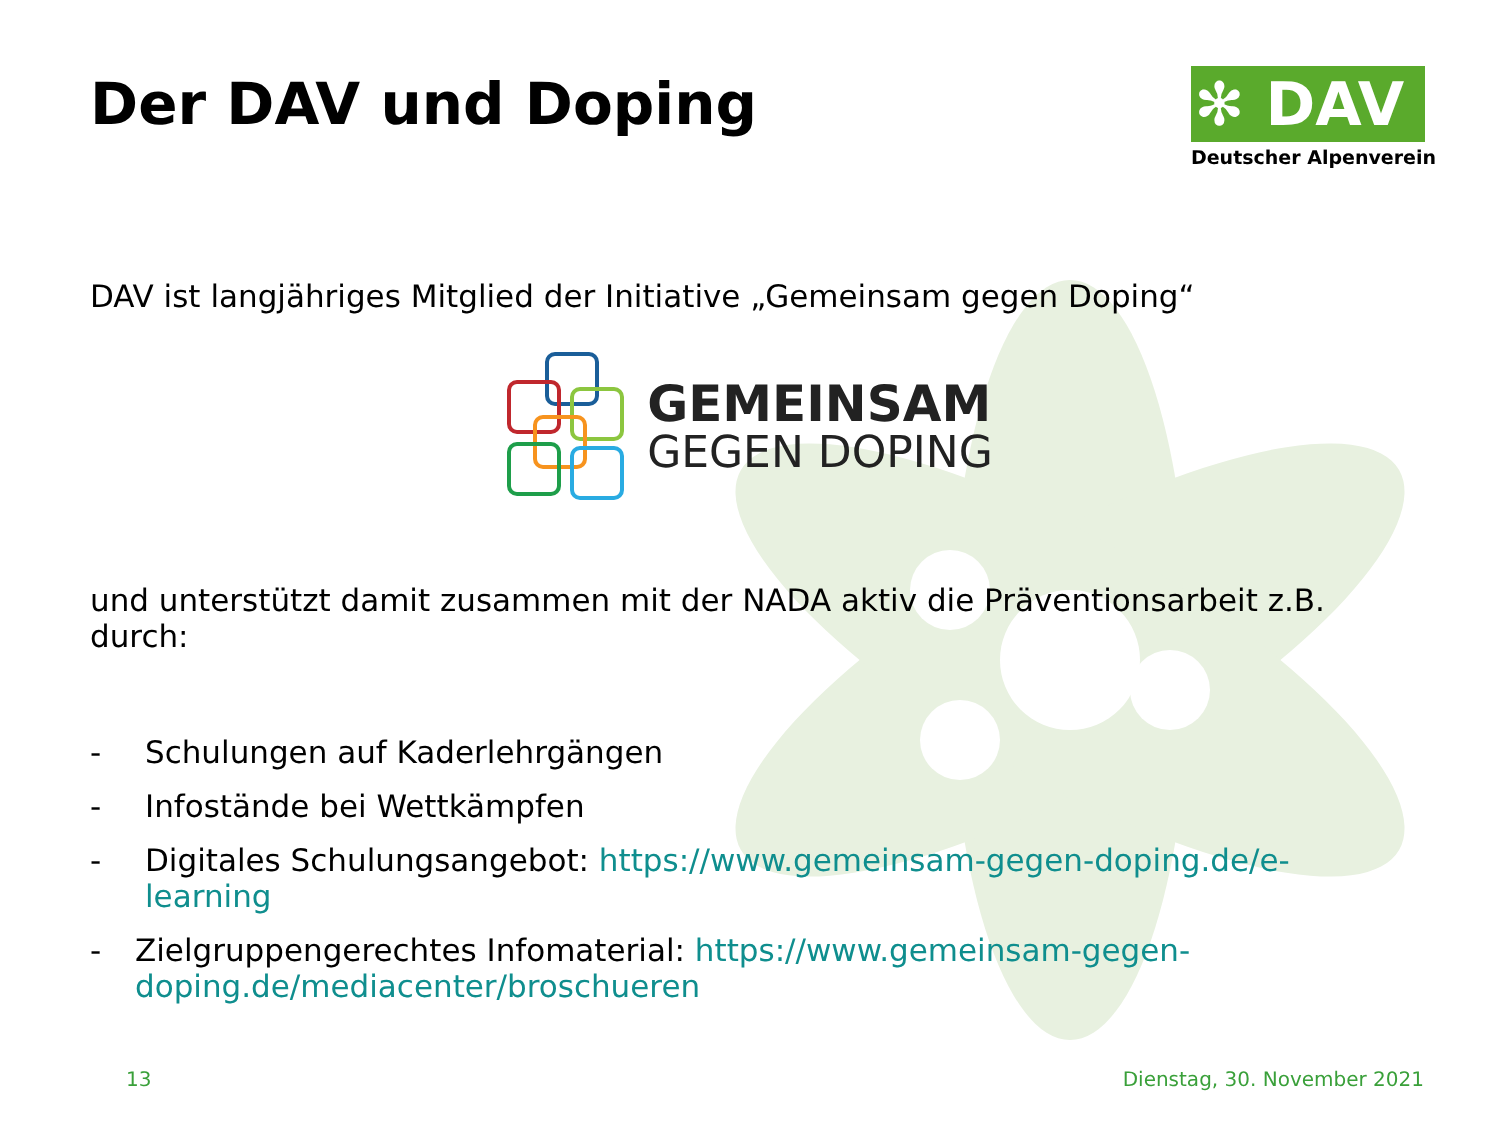✻ DAV
Deutscher Alpenverein
Der DAV und Doping
DAV ist langjähriges Mitglied der Initiative „Gemeinsam gegen Doping“
GEMEINSAM
GEGEN DOPING
und unterstützt damit zusammen mit der NADA aktiv die Präventionsarbeit z.B. durch:
- Schulungen auf Kaderlehrgängen
- Infostände bei Wettkämpfen
- Digitales Schulungsangebot: https://www.gemeinsam-gegen-doping.de/e-learning
- Zielgruppengerechtes Infomaterial: https://www.gemeinsam-gegen-doping.de/mediacenter/broschueren
13 Dienstag, 30. November 2021